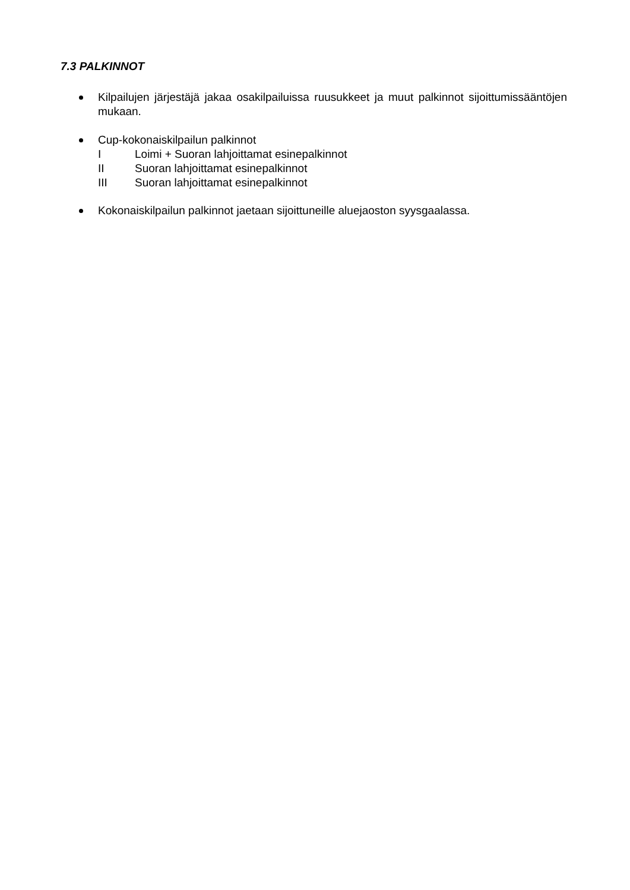7.3 PALKINNOT
Kilpailujen järjestäjä jakaa osakilpailuissa ruusukkeet ja muut palkinnot sijoittumissääntöjen mukaan.
Cup-kokonaiskilpailun palkinnot
I Loimi + Suoran lahjoittamat esinepalkinnot
II Suoran lahjoittamat esinepalkinnot
III Suoran lahjoittamat esinepalkinnot
Kokonaiskilpailun palkinnot jaetaan sijoittuneille aluejaoston syysgaalassa.